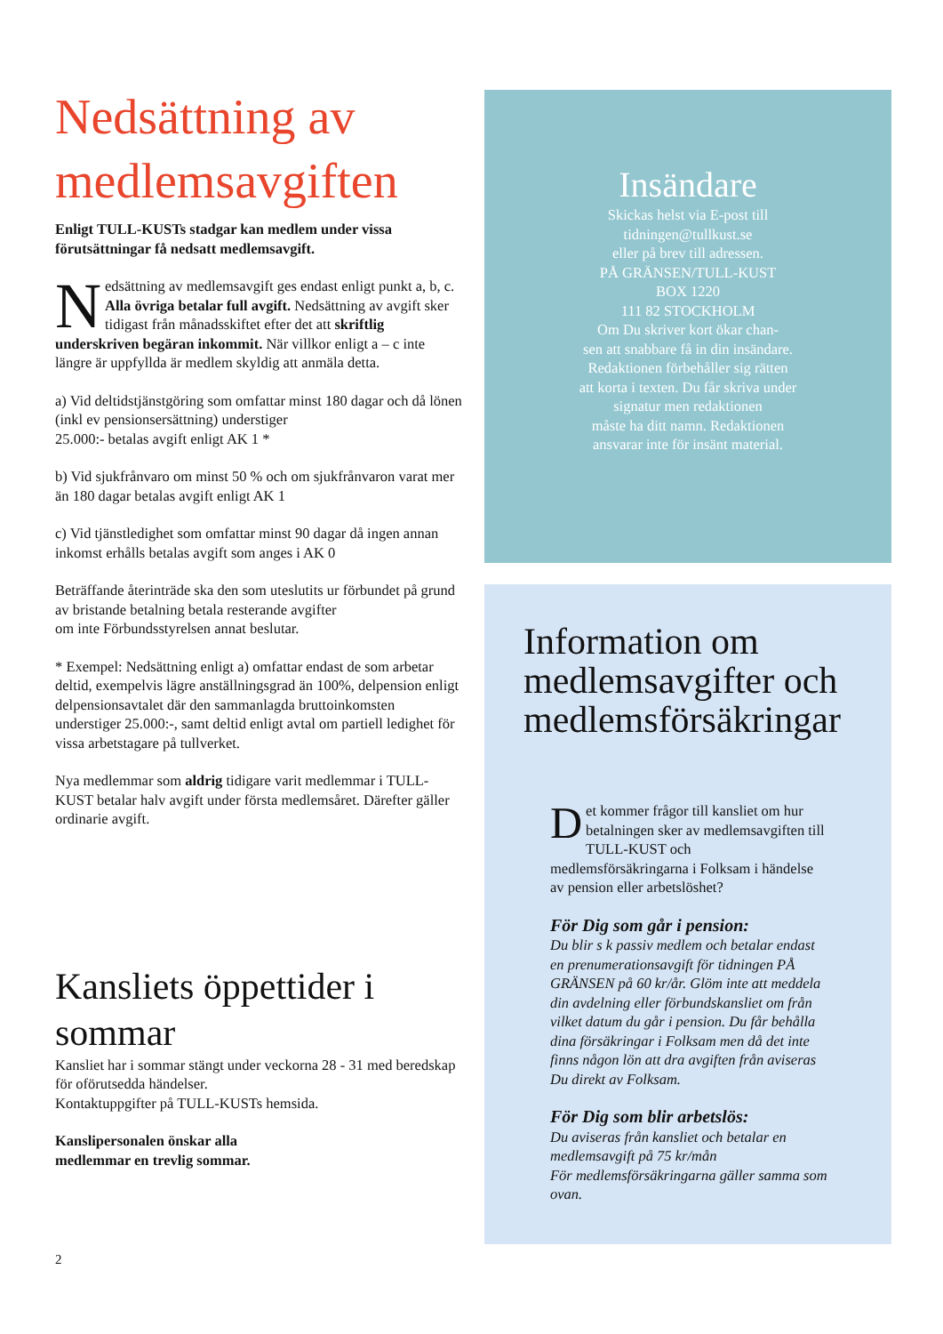Nedsättning av medlemsavgiften
Enligt TULL-KUSTs stadgar kan medlem under vissa förutsättningar få nedsatt medlemsavgift.
Nedsättning av medlemsavgift ges endast enligt punkt a, b, c. Alla övriga betalar full avgift. Nedsättning av avgift sker tidigast från månadsskiftet efter det att skriftlig underskriven begäran inkommit. När villkor enligt a – c inte längre är uppfyllda är medlem skyldig att anmäla detta.
a) Vid deltidstjänstgöring som omfattar minst 180 dagar och då lönen (inkl ev pensionsersättning) understiger
25.000:- betalas avgift enligt AK 1 *
b) Vid sjukfrånvaro om minst 50 % och om sjukfrånvaron varat mer än 180 dagar betalas avgift enligt AK 1
c) Vid tjänstledighet som omfattar minst 90 dagar då ingen annan inkomst erhålls betalas avgift som anges i AK 0
Beträffande återinträde ska den som uteslutits ur förbundet på grund av bristande betalning betala resterande avgifter
om inte Förbundsstyrelsen annat beslutar.
* Exempel: Nedsättning enligt a) omfattar endast de som arbetar deltid, exempelvis lägre anställningsgrad än 100%, delpension enligt delpensionsavtalet där den sammanlagda bruttoinkomsten understiger 25.000:-, samt deltid enligt avtal om partiell ledighet för vissa arbetstagare på tullverket.
Nya medlemmar som aldrig tidigare varit medlemmar i TULL-KUST betalar halv avgift under första medlemsåret. Därefter gäller ordinarie avgift.
Kansliets öppettider i sommar
Kansliet har i sommar stängt under veckorna 28 - 31 med beredskap för oförutsedda händelser.
Kontaktuppgifter på TULL-KUSTs hemsida.
Kanslipersonalen önskar alla
medlemmar en trevlig sommar.
Insändare
Skickas helst via E-post till
tidningen@tullkust.se
eller på brev till adressen.
PÅ GRÄNSEN/TULL-KUST
BOX 1220
111 82 STOCKHOLM
Om Du skriver kort ökar chan-
sen att snabbare få in din insändare.
Redaktionen förbehåller sig rätten
att korta i texten. Du får skriva under
signatur men redaktionen
måste ha ditt namn. Redaktionen
ansvarar inte för insänt material.
Information om medlemsavgifter och medlemsförsäkringar
Det kommer frågor till kansliet om hur betalningen sker av medlemsavgiften till TULL-KUST och medlemsförsäkringarna i Folksam i händelse av pension eller arbetslöshet?
För Dig som går i pension:
Du blir s k passiv medlem och betalar endast en prenumerationsavgift för tidningen PÅ GRÄNSEN på 60 kr/år. Glöm inte att meddela din avdelning eller förbundskansliet om från vilket datum du går i pension. Du får behålla dina försäkringar i Folksam men då det inte finns någon lön att dra avgiften från aviseras Du direkt av Folksam.
För Dig som blir arbetslös:
Du aviseras från kansliet och betalar en medlemsavgift på 75 kr/mån
För medlemsförsäkringarna gäller samma som ovan.
2